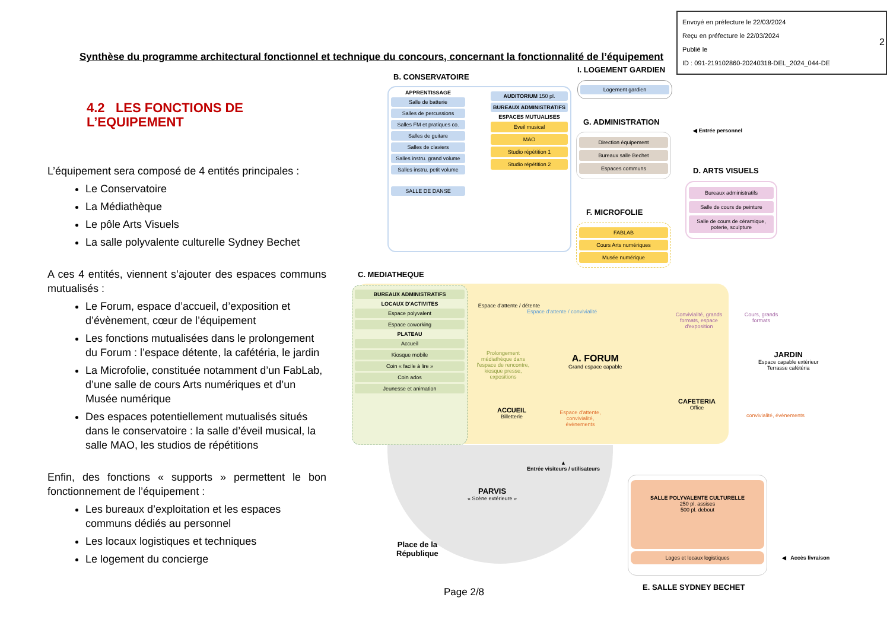Envoyé en préfecture le 22/03/2024
Reçu en préfecture le 22/03/2024
Publié le
ID : 091-219102860-20240318-DEL_2024_044-DE
2
Synthèse du programme architectural fonctionnel et technique du concours, concernant la fonctionnalité de l’équipement
4.2 LES FONCTIONS DE L’EQUIPEMENT
L’équipement sera composé de 4 entités principales :
Le Conservatoire
La Médiathèque
Le pôle Arts Visuels
La salle polyvalente culturelle Sydney Bechet
A ces 4 entités, viennent s’ajouter des espaces communs mutualisés :
Le Forum, espace d’accueil, d’exposition et d’évènement, cœur de l’équipement
Les fonctions mutualisées dans le prolongement du Forum : l’espace détente, la cafétéria, le jardin
La Microfolie, constituée notamment d’un FabLab, d’une salle de cours Arts numériques et d’un Musée numérique
Des espaces potentiellement mutualisés situés dans le conservatoire : la salle d’éveil musical, la salle MAO, les studios de répétitions
Enfin, des fonctions « supports » permettent le bon fonctionnement de l’équipement :
Les bureaux d’exploitation et les espaces communs dédiés au personnel
Les locaux logistiques et techniques
Le logement du concierge
B. CONSERVATOIRE
APPRENTISSAGE
Salle de batterie
Salles de percussions
Salles FM et pratiques co.
Salles de guitare
Salles de claviers
Salles instru. grand volume
Salles instru. petit volume
SALLE DE DANSE
AUDITORIUM 150 pl.
BUREAUX ADMINISTRATIFS
ESPACES MUTUALISES
Eveil musical
MAO
Studio répétition 1
Studio répétition 2
I. LOGEMENT GARDIEN
Logement gardien
G. ADMINISTRATION
Direction équipement
Bureaux salle Bechet
Espaces communs
◀ Entrée personnel
D. ARTS VISUELS
Bureaux administratifs
Salle de cours de peinture
Salle de cours de céramique, poterie, sculpture
F. MICROFOLIE
FABLAB
Cours Arts numériques
Musée numérique
C. MEDIATHEQUE
BUREAUX ADMINISTRATIFS
LOCAUX D'ACTIVITES
Espace polyvalent
Espace coworking
PLATEAU
Accueil
Kiosque mobile
Coin « facile à lire »
Coin ados
Jeunesse et animation
Espace d'attente / détente
Espace d'attente / convivialité
Prolongement médiathèque dans l'espace de rencontre, kiosque presse, expositions
A. FORUM
Grand espace capable
Convivialité, grands formats, espace d'exposition
Cours, grands formats
JARDIN
Espace capable extérieur
Terrasse cafétéria
ACCUEIL
Billetterie
Espace d'attente, convivialité, évènements
CAFETERIA
Office
convivialité, évènements
▲
Entrée visiteurs / utilisateurs
PARVIS
« Scène extérieure »
Place de la
République
SALLE POLYVALENTE CULTURELLE
250 pl. assises
500 pl. debout
Loges et locaux logistiques
◀ Accès livraison
E. SALLE SYDNEY BECHET
Page 2/8